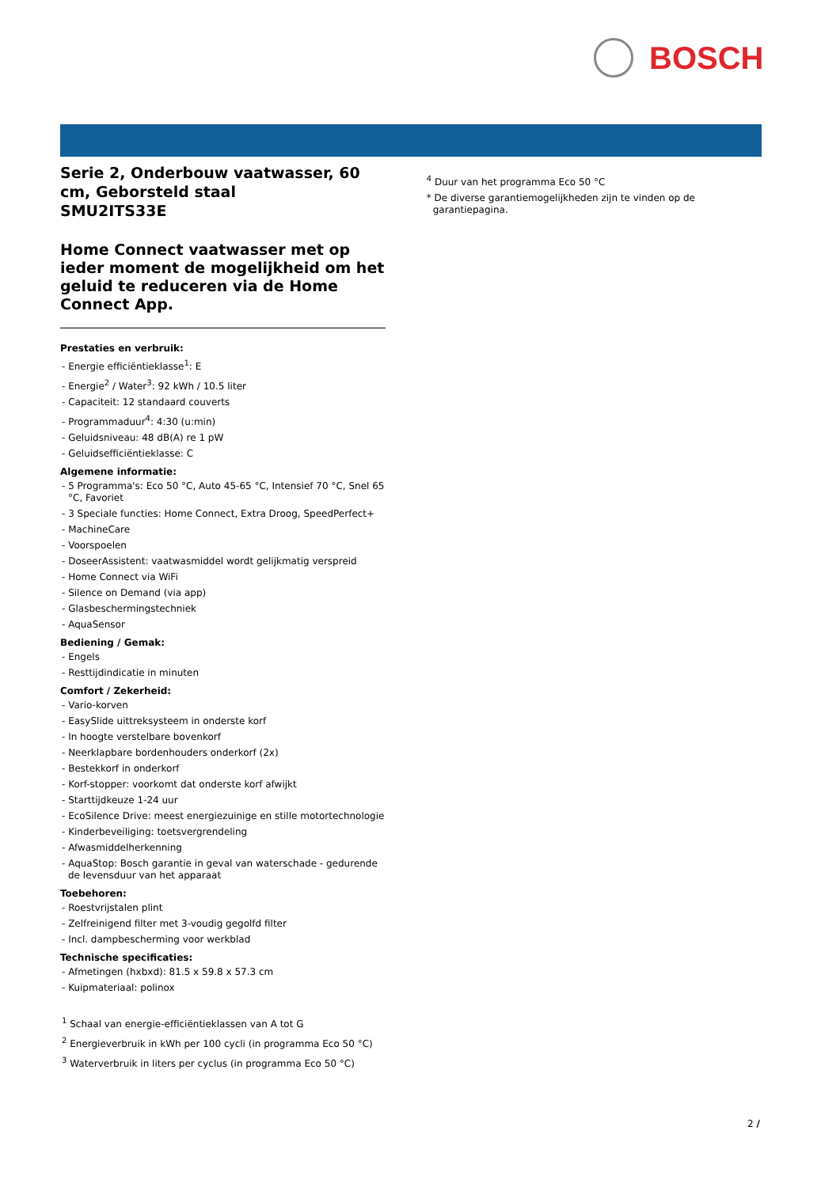BOSCH
Serie 2, Onderbouw vaatwasser, 60 cm, Geborsteld staal
SMU2ITS33E
Home Connect vaatwasser met op ieder moment de mogelijkheid om het geluid te reduceren via de Home Connect App.
Prestaties en verbruik:
- Energie efficiëntieklasse<sup>1</sup>: E
- Energie<sup>2</sup> / Water<sup>3</sup>: 92 kWh / 10.5 liter
- Capaciteit: 12 standaard couverts
- Programmaduur<sup>4</sup>: 4:30 (u:min)
- Geluidsniveau: 48 dB(A) re 1 pW
- Geluidsefficiëntieklasse: C
Algemene informatie:
- 5 Programma's: Eco 50 °C, Auto 45-65 °C, Intensief 70 °C, Snel 65 °C, Favoriet
- 3 Speciale functies: Home Connect, Extra Droog, SpeedPerfect+
- MachineCare
- Voorspoelen
- DoseerAssistent: vaatwasmiddel wordt gelijkmatig verspreid
- Home Connect via WiFi
- Silence on Demand (via app)
- Glasbeschermingstechniek
- AquaSensor
Bediening / Gemak:
- Engels
- Resttijdindicatie in minuten
Comfort / Zekerheid:
- Vario-korven
- EasySlide uittreksysteem in onderste korf
- In hoogte verstelbare bovenkorf
- Neerklapbare bordenhouders onderkorf (2x)
- Bestekkorf in onderkorf
- Korf-stopper: voorkomt dat onderste korf afwijkt
- Starttijdkeuze 1-24 uur
- EcoSilence Drive: meest energiezuinige en stille motortechnologie
- Kinderbeveiliging: toetsvergrendeling
- Afwasmiddelherkenning
- AquaStop: Bosch garantie in geval van waterschade - gedurende de levensduur van het apparaat
Toebehoren:
- Roestvrijstalen plint
- Zelfreinigend filter met 3-voudig gegolfd filter
- Incl. dampbescherming voor werkblad
Technische specificaties:
- Afmetingen (hxbxd): 81.5 x 59.8 x 57.3 cm
- Kuipmateriaal: polinox
<sup>1</sup> Schaal van energie-efficiëntieklassen van A tot G
<sup>2</sup> Energieverbruik in kWh per 100 cycli (in programma Eco 50 °C)
<sup>3</sup> Waterverbruik in liters per cyclus (in programma Eco 50 °C)
<sup>4</sup> Duur van het programma Eco 50 °C
* De diverse garantiemogelijkheden zijn te vinden op de garantiepagina.
2 /